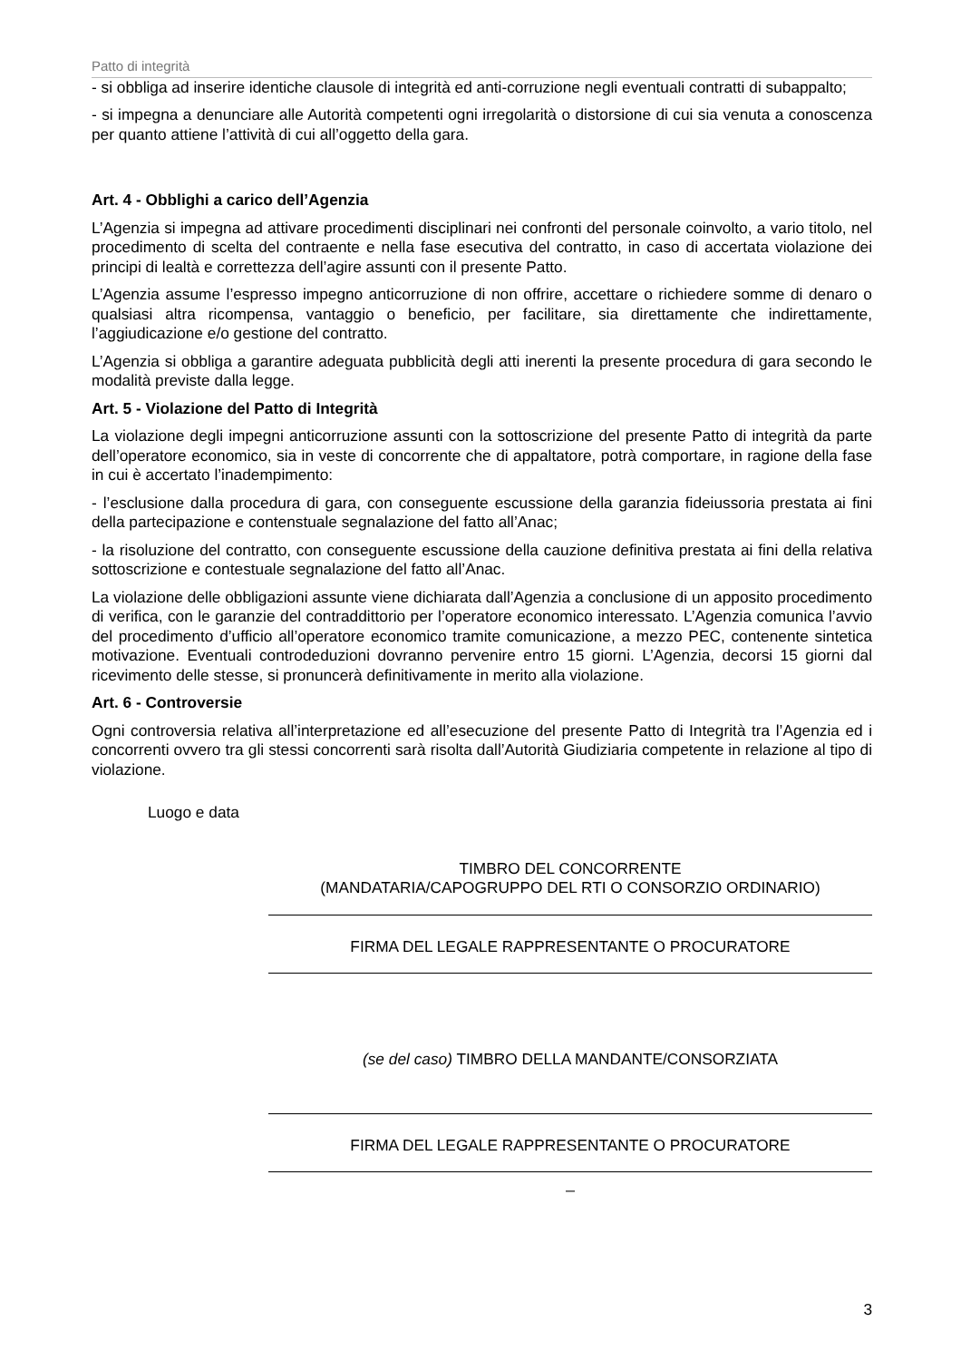Patto di integrità
- si obbliga ad inserire identiche clausole di integrità ed anti-corruzione negli eventuali contratti di subappalto;
- si impegna a denunciare alle Autorità competenti ogni irregolarità o distorsione di cui sia venuta a conoscenza per quanto attiene l’attività di cui all’oggetto della gara.
Art. 4 - Obblighi a carico dell’Agenzia
L’Agenzia si impegna ad attivare procedimenti disciplinari nei confronti del personale coinvolto, a vario titolo, nel procedimento di scelta del contraente e nella fase esecutiva del contratto, in caso di accertata violazione dei principi di lealtà e correttezza dell’agire assunti con il presente Patto.
L’Agenzia assume l’espresso impegno anticorruzione di non offrire, accettare o richiedere somme di denaro o qualsiasi altra ricompensa, vantaggio o beneficio, per facilitare, sia direttamente che indirettamente, l’aggiudicazione e/o gestione del contratto.
L’Agenzia si obbliga a garantire adeguata pubblicità degli atti inerenti la presente procedura di gara secondo le modalità previste dalla legge.
Art. 5 - Violazione del Patto di Integrità
La violazione degli impegni anticorruzione assunti con la sottoscrizione del presente Patto di integrità da parte dell’operatore economico, sia in veste di concorrente che di appaltatore, potrà comportare, in ragione della fase in cui è accertato l’inadempimento:
- l’esclusione dalla procedura di gara, con conseguente escussione della garanzia fideiussoria prestata ai fini della partecipazione e contenstuale segnalazione del fatto all’Anac;
- la risoluzione del contratto, con conseguente escussione della cauzione definitiva prestata ai fini della relativa sottoscrizione e contestuale segnalazione del fatto all’Anac.
La violazione delle obbligazioni assunte viene dichiarata dall’Agenzia a conclusione di un apposito procedimento di verifica, con le garanzie del contraddittorio per l’operatore economico interessato. L’Agenzia comunica l’avvio del procedimento d’ufficio all’operatore economico tramite comunicazione, a mezzo PEC, contenente sintetica motivazione. Eventuali controdeduzioni dovranno pervenire entro 15 giorni. L’Agenzia, decorsi 15 giorni dal ricevimento delle stesse, si pronuncerà definitivamente in merito alla violazione.
Art. 6 - Controversie
Ogni controversia relativa all’interpretazione ed all’esecuzione del presente Patto di Integrità tra l’Agenzia ed i concorrenti ovvero tra gli stessi concorrenti sarà risolta dall’Autorità Giudiziaria competente in relazione al tipo di violazione.
Luogo e data
TIMBRO DEL CONCORRENTE
(MANDATARIA/CAPOGRUPPO DEL RTI O CONSORZIO ORDINARIO)
FIRMA DEL LEGALE RAPPRESENTANTE O PROCURATORE
(se del caso) TIMBRO DELLA MANDANTE/CONSORZIATA
FIRMA DEL LEGALE RAPPRESENTANTE O PROCURATORE
_
3